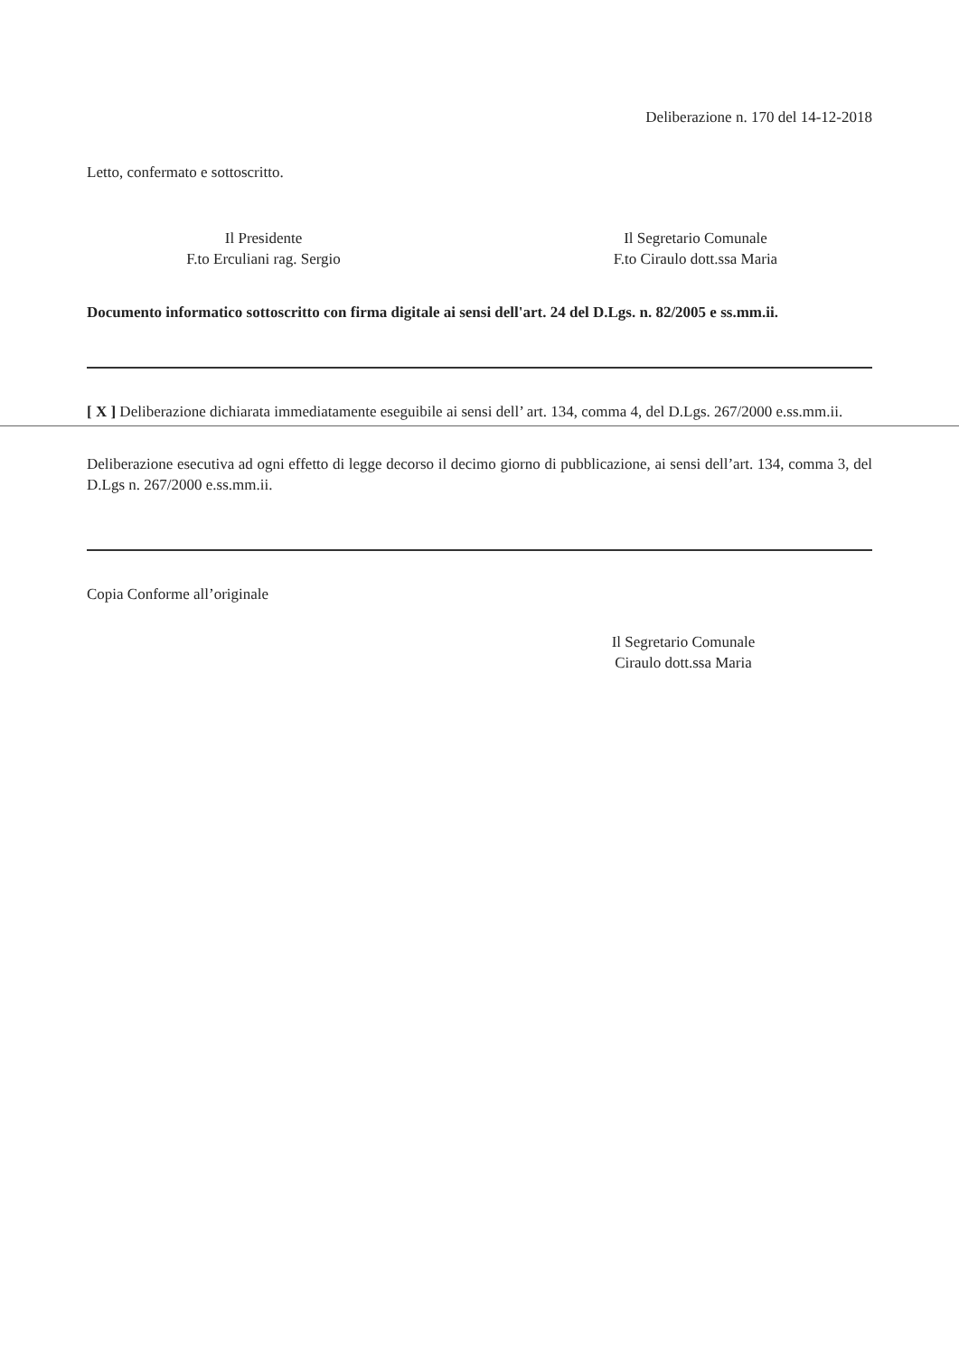Deliberazione n. 170 del 14-12-2018
Letto, confermato e sottoscritto.
Il Presidente
F.to Erculiani rag. Sergio
Il Segretario Comunale
F.to Ciraulo dott.ssa Maria
Documento informatico sottoscritto con firma digitale ai sensi dell'art. 24 del D.Lgs. n. 82/2005 e ss.mm.ii.
[ X ] Deliberazione dichiarata immediatamente eseguibile ai sensi dell’ art. 134, comma 4, del D.Lgs. 267/2000 e.ss.mm.ii.
Deliberazione esecutiva ad ogni effetto di legge decorso il decimo giorno di pubblicazione, ai sensi dell’art. 134, comma 3, del D.Lgs n. 267/2000 e.ss.mm.ii.
Copia Conforme all’originale
Il Segretario Comunale
Ciraulo dott.ssa Maria